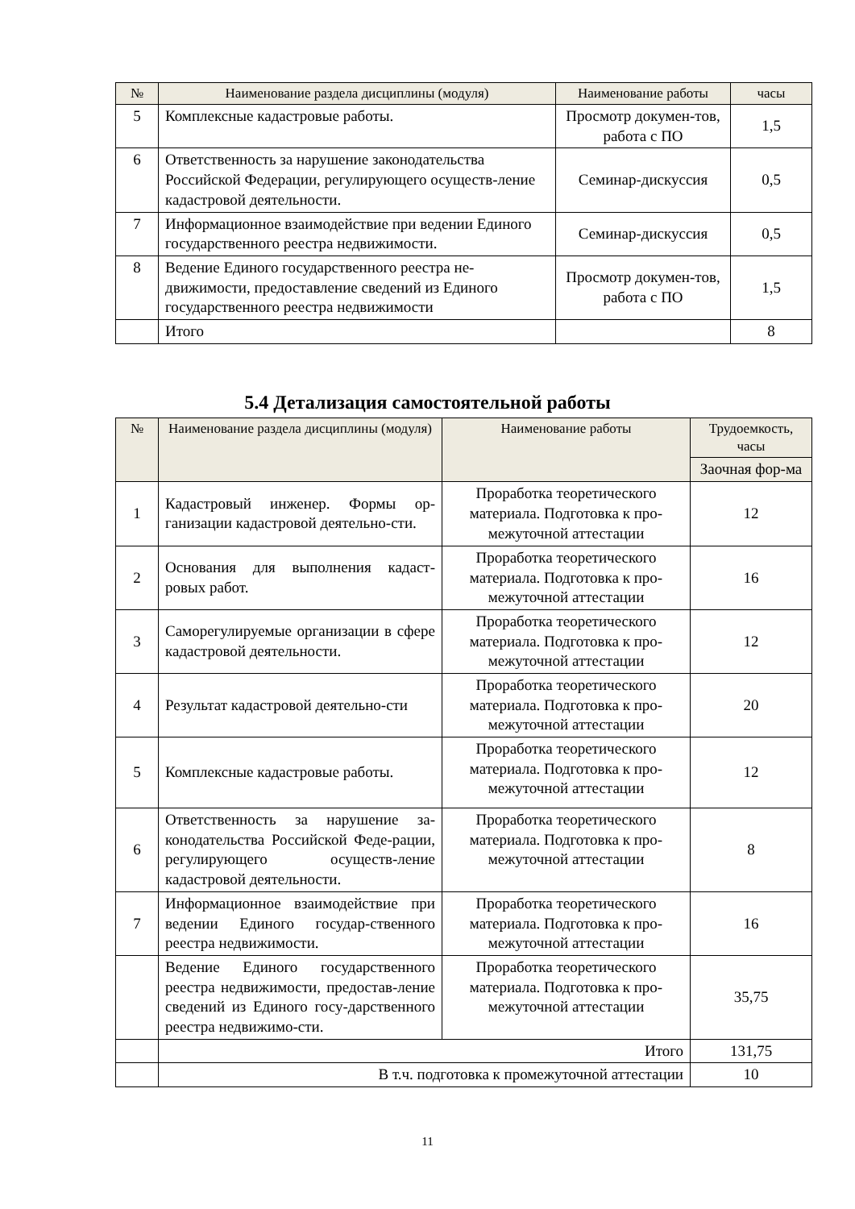| № | Наименование раздела дисциплины (модуля) | Наименование работы | часы |
| --- | --- | --- | --- |
| 5 | Комплексные кадастровые работы. | Просмотр докумен-тов, работа с ПО | 1,5 |
| 6 | Ответственность за нарушение законодательства Российской Федерации, регулирующего осуществ-ление кадастровой деятельности. | Семинар-дискуссия | 0,5 |
| 7 | Информационное взаимодействие при ведении Единого государственного реестра недвижимости. | Семинар-дискуссия | 0,5 |
| 8 | Ведение Единого государственного реестра не-движимости, предоставление сведений из Единого государственного реестра недвижимости | Просмотр докумен-тов, работа с ПО | 1,5 |
| | Итого | | 8 |
5.4 Детализация самостоятельной работы
| № | Наименование раздела дисциплины (модуля) | Наименование работы | Трудоемкость, часы |
| --- | --- | --- | --- |
| | | | Заочная фор-ма |
| 1 | Кадастровый инженер. Формы ор-ганизации кадастровой деятельно-сти. | Проработка теоретического материала. Подготовка к про-межуточной аттестации | 12 |
| 2 | Основания для выполнения кадаст-ровых работ. | Проработка теоретического материала. Подготовка к про-межуточной аттестации | 16 |
| 3 | Саморегулируемые организации в сфере кадастровой деятельности. | Проработка теоретического материала. Подготовка к про-межуточной аттестации | 12 |
| 4 | Результат кадастровой деятельно-сти | Проработка теоретического материала. Подготовка к про-межуточной аттестации | 20 |
| 5 | Комплексные кадастровые работы. | Проработка теоретического материала. Подготовка к про-межуточной аттестации | 12 |
| 6 | Ответственность за нарушение за-конодательства Российской Феде-рации, регулирующего осуществ-ление кадастровой деятельности. | Проработка теоретического материала. Подготовка к про-межуточной аттестации | 8 |
| 7 | Информационное взаимодействие при ведении Единого государ-ственного реестра недвижимости. | Проработка теоретического материала. Подготовка к про-межуточной аттестации | 16 |
| | Ведение Единого государственного реестра недвижимости, предостав-ление сведений из Единого госу-дарственного реестра недвижимо-сти. | Проработка теоретического материала. Подготовка к про-межуточной аттестации | 35,75 |
| | Итого | | 131,75 |
| | В т.ч. подготовка к промежуточной аттестации | | 10 |
11